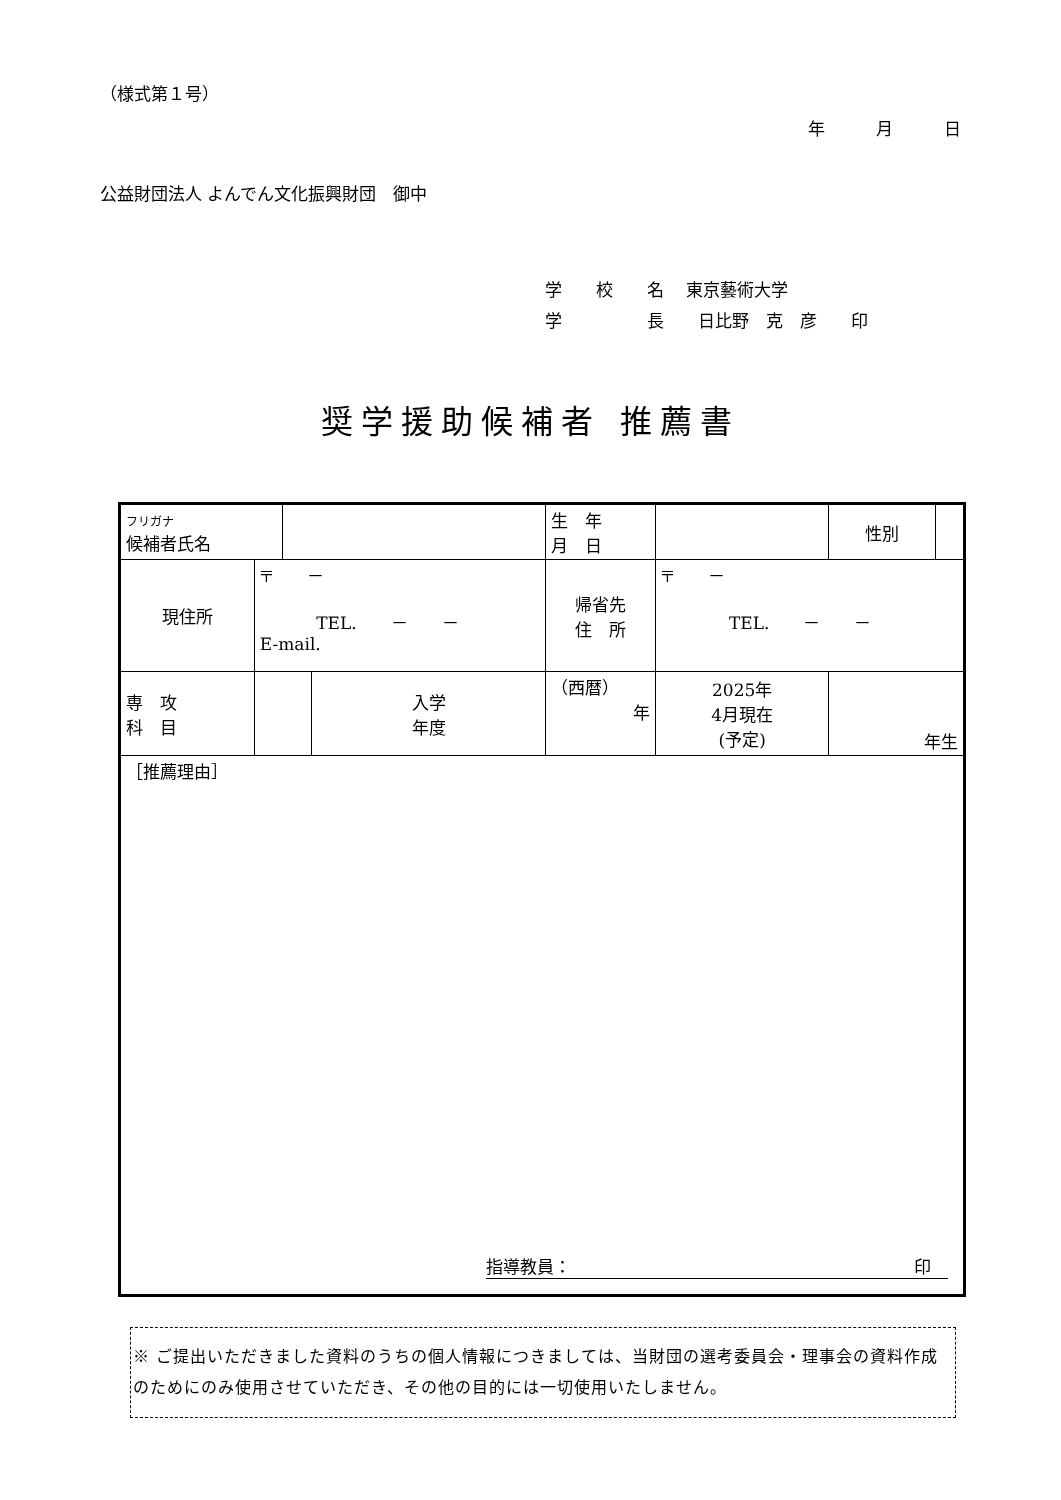（様式第１号）
年　　　月　　　日
公益財団法人 よんでん文化振興財団　御中
学　　校　　名　 東京藝術大学
学　　　　　長　　日比野　克　彦　　印
奨学援助候補者 推薦書
| フリガナ 候補者氏名 | | | | 生 年 月 日 | | | 性別 | |
| 現住所 | 〒 － TEL. － － E-mail. | | | 帰省先 住 所 | 〒 － TEL. － － | | | |
| 専 攻 科 目 | | | 入学 年度 | （西暦） 年 | | 2025年 4月現在 (予定) | 年生 | |
| ［推薦理由］ 指導教員： 印 | | | | | | | | |
※ ご提出いただきました資料のうちの個人情報につきましては、当財団の選考委員会・理事会の資料作成のためにのみ使用させていただき、その他の目的には一切使用いたしません。